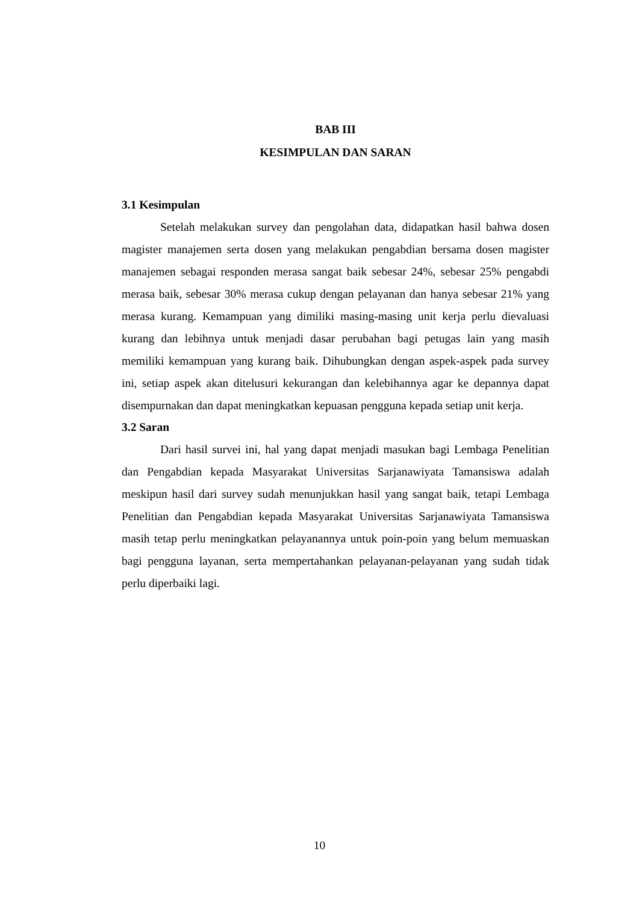BAB III
KESIMPULAN DAN SARAN
3.1 Kesimpulan
Setelah melakukan survey dan pengolahan data, didapatkan hasil bahwa dosen magister manajemen serta dosen yang melakukan pengabdian bersama dosen magister manajemen sebagai responden merasa sangat baik sebesar 24%, sebesar 25% pengabdi merasa baik, sebesar 30% merasa cukup dengan pelayanan dan hanya sebesar 21% yang merasa kurang. Kemampuan yang dimiliki masing-masing unit kerja perlu dievaluasi kurang dan lebihnya untuk menjadi dasar perubahan bagi petugas lain yang masih memiliki kemampuan yang kurang baik. Dihubungkan dengan aspek-aspek pada survey ini, setiap aspek akan ditelusuri kekurangan dan kelebihannya agar ke depannya dapat disempurnakan dan dapat meningkatkan kepuasan pengguna kepada setiap unit kerja.
3.2 Saran
Dari hasil survei ini, hal yang dapat menjadi masukan bagi Lembaga Penelitian dan Pengabdian kepada Masyarakat Universitas Sarjanawiyata Tamansiswa adalah meskipun hasil dari survey sudah menunjukkan hasil yang sangat baik, tetapi Lembaga Penelitian dan Pengabdian kepada Masyarakat Universitas Sarjanawiyata Tamansiswa masih tetap perlu meningkatkan pelayanannya untuk poin-poin yang belum memuaskan bagi pengguna layanan, serta mempertahankan pelayanan-pelayanan yang sudah tidak perlu diperbaiki lagi.
10